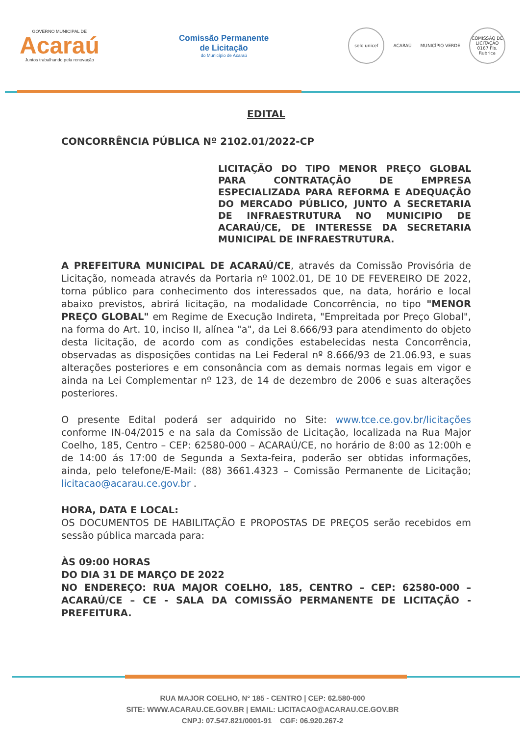GOVERNO MUNICIPAL DE
Acaraú
Juntos trabalhando pela renovação
Comissão Permanente
de Licitação
do Município de Acaraú
selo unicef
ACARAÚ MUNICÍPIO VERDE
COMISSÃO DE LICITAÇÃO 0167 Fls. Rubrica
EDITAL
CONCORRÊNCIA PÚBLICA Nº 2102.01/2022-CP
LICITAÇÃO DO TIPO MENOR PREÇO GLOBAL PARA CONTRATAÇÃO DE EMPRESA ESPECIALIZADA PARA REFORMA E ADEQUAÇÃO DO MERCADO PÚBLICO, JUNTO A SECRETARIA DE INFRAESTRUTURA NO MUNICIPIO DE ACARAÚ/CE, DE INTERESSE DA SECRETARIA MUNICIPAL DE INFRAESTRUTURA.
A PREFEITURA MUNICIPAL DE ACARAÚ/CE, através da Comissão Provisória de Licitação, nomeada através da Portaria nº 1002.01, DE 10 DE FEVEREIRO DE 2022, torna público para conhecimento dos interessados que, na data, horário e local abaixo previstos, abrirá licitação, na modalidade Concorrência, no tipo "MENOR PREÇO GLOBAL" em Regime de Execução Indireta, "Empreitada por Preço Global", na forma do Art. 10, inciso II, alínea "a", da Lei 8.666/93 para atendimento do objeto desta licitação, de acordo com as condições estabelecidas nesta Concorrência, observadas as disposições contidas na Lei Federal nº 8.666/93 de 21.06.93, e suas alterações posteriores e em consonância com as demais normas legais em vigor e ainda na Lei Complementar nº 123, de 14 de dezembro de 2006 e suas alterações posteriores.
O presente Edital poderá ser adquirido no Site: www.tce.ce.gov.br/licitações conforme IN-04/2015 e na sala da Comissão de Licitação, localizada na Rua Major Coelho, 185, Centro – CEP: 62580-000 – ACARAÚ/CE, no horário de 8:00 as 12:00h e de 14:00 ás 17:00 de Segunda a Sexta-feira, poderão ser obtidas informações, ainda, pelo telefone/E-Mail: (88) 3661.4323 – Comissão Permanente de Licitação; licitacao@acarau.ce.gov.br .
HORA, DATA E LOCAL:
OS DOCUMENTOS DE HABILITAÇÃO E PROPOSTAS DE PREÇOS serão recebidos em sessão pública marcada para:
ÀS 09:00 HORAS
DO DIA 31 DE MARÇO DE 2022
NO ENDEREÇO: RUA MAJOR COELHO, 185, CENTRO – CEP: 62580-000 – ACARAÚ/CE – CE - SALA DA COMISSÃO PERMANENTE DE LICITAÇÃO - PREFEITURA.
RUA MAJOR COELHO, N° 185 - CENTRO | CEP: 62.580-000
SITE: WWW.ACARAU.CE.GOV.BR | EMAIL: LICITACAO@ACARAU.CE.GOV.BR
CNPJ: 07.547.821/0001-91 CGF: 06.920.267-2